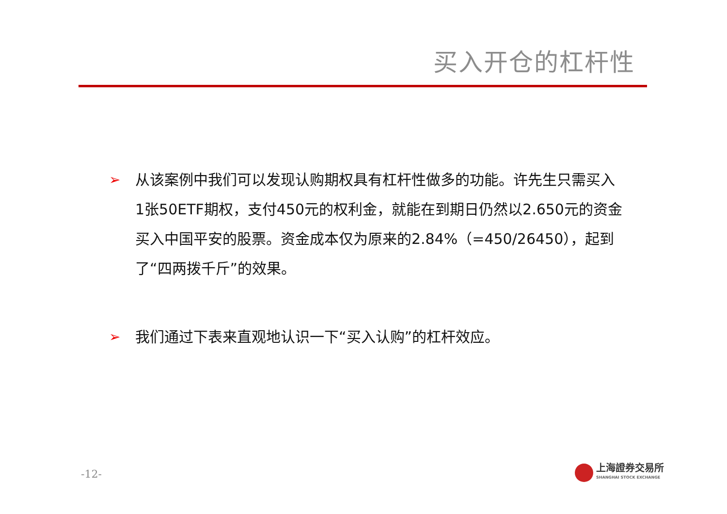买入开仓的杠杆性
➢ 从该案例中我们可以发现认购期权具有杠杆性做多的功能。许先生只需买入1张50ETF期权，支付450元的权利金，就能在到期日仍然以2.650元的资金买入中国平安的股票。资金成本仅为原来的2.84%（=450/26450），起到了“四两拨千斤”的效果。
➢ 我们通过下表来直观地认识一下“买入认购”的杠杆效应。
-12-
上海證券交易所
SHANGHAI STOCK EXCHANGE